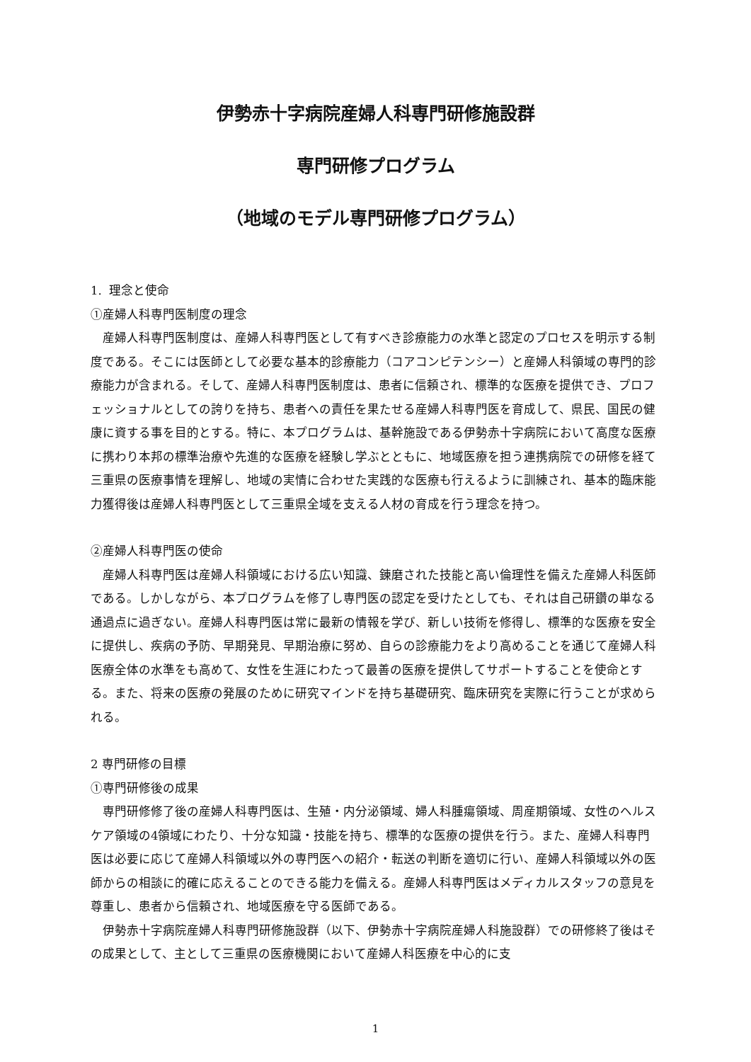伊勢赤十字病院産婦人科専門研修施設群
専門研修プログラム
（地域のモデル専門研修プログラム）
1. 理念と使命
①産婦人科専門医制度の理念
産婦人科専門医制度は、産婦人科専門医として有すべき診療能力の水準と認定のプロセスを明示する制度である。そこには医師として必要な基本的診療能力（コアコンピテンシー）と産婦人科領域の専門的診療能力が含まれる。そして、産婦人科専門医制度は、患者に信頼され、標準的な医療を提供でき、プロフェッショナルとしての誇りを持ち、患者への責任を果たせる産婦人科専門医を育成して、県民、国民の健康に資する事を目的とする。特に、本プログラムは、基幹施設である伊勢赤十字病院において高度な医療に携わり本邦の標準治療や先進的な医療を経験し学ぶとともに、地域医療を担う連携病院での研修を経て三重県の医療事情を理解し、地域の実情に合わせた実践的な医療も行えるように訓練され、基本的臨床能力獲得後は産婦人科専門医として三重県全域を支える人材の育成を行う理念を持つ。
②産婦人科専門医の使命
産婦人科専門医は産婦人科領域における広い知識、錬磨された技能と高い倫理性を備えた産婦人科医師である。しかしながら、本プログラムを修了し専門医の認定を受けたとしても、それは自己研鑽の単なる通過点に過ぎない。産婦人科専門医は常に最新の情報を学び、新しい技術を修得し、標準的な医療を安全に提供し、疾病の予防、早期発見、早期治療に努め、自らの診療能力をより高めることを通じて産婦人科医療全体の水準をも高めて、女性を生涯にわたって最善の医療を提供してサポートすることを使命とする。また、将来の医療の発展のために研究マインドを持ち基礎研究、臨床研究を実際に行うことが求められる。
2 専門研修の目標
①専門研修後の成果
専門研修修了後の産婦人科専門医は、生殖・内分泌領域、婦人科腫瘍領域、周産期領域、女性のヘルスケア領域の4領域にわたり、十分な知識・技能を持ち、標準的な医療の提供を行う。また、産婦人科専門医は必要に応じて産婦人科領域以外の専門医への紹介・転送の判断を適切に行い、産婦人科領域以外の医師からの相談に的確に応えることのできる能力を備える。産婦人科専門医はメディカルスタッフの意見を尊重し、患者から信頼され、地域医療を守る医師である。
伊勢赤十字病院産婦人科専門研修施設群（以下、伊勢赤十字病院産婦人科施設群）での研修終了後はその成果として、主として三重県の医療機関において産婦人科医療を中心的に支
1